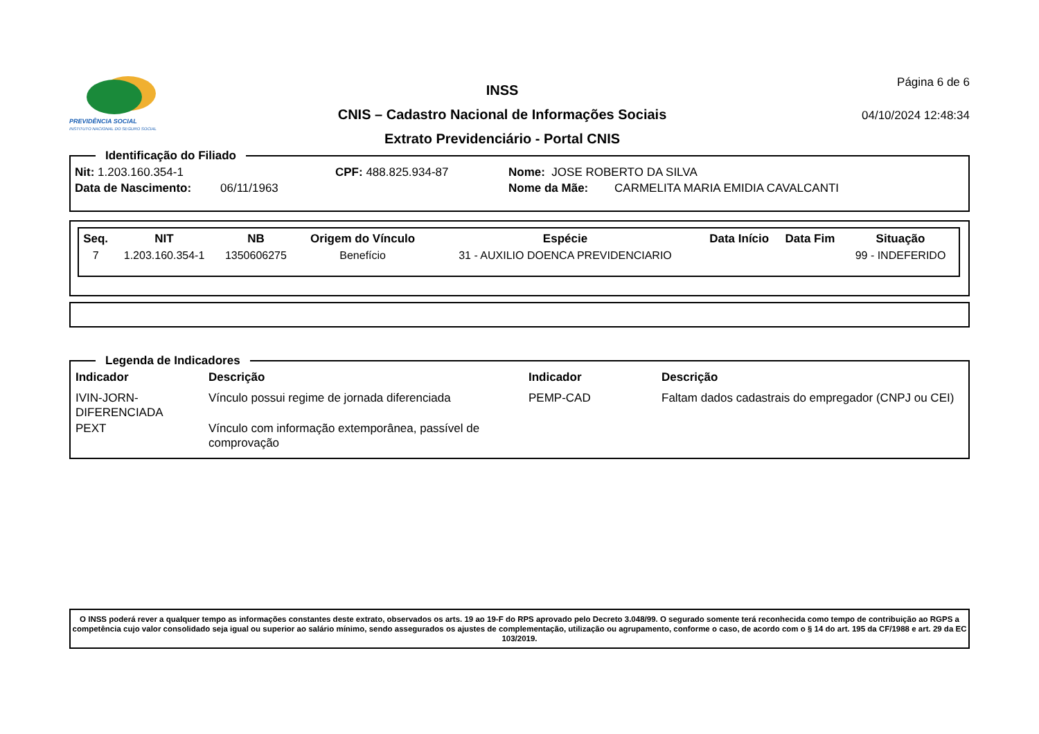PREVIDÊNCIA SOCIAL
INSTITUTO NACIONAL DO SEGURO SOCIAL
INSS
CNIS – Cadastro Nacional de Informações Sociais
Extrato Previdenciário - Portal CNIS
Página 6 de 6
04/10/2024 12:48:34
Identificação do Filiado
Nit: 1.203.160.354-1 CPF: 488.825.934-87 Nome: JOSE ROBERTO DA SILVA
Data de Nascimento: 06/11/1963 Nome da Mãe: CARMELITA MARIA EMIDIA CAVALCANTI
| Seq. | NIT | NB | Origem do Vínculo | Espécie | Data Início | Data Fim | Situação |
| --- | --- | --- | --- | --- | --- | --- | --- |
| 7 | 1.203.160.354-1 | 1350606275 | Benefício | 31 - AUXILIO DOENCA PREVIDENCIARIO | | | 99 - INDEFERIDO |
Legenda de Indicadores
| Indicador | Descrição | Indicador | Descrição |
| --- | --- | --- | --- |
| IVIN-JORN- DIFERENCIADA | Vínculo possui regime de jornada diferenciada | PEMP-CAD | Faltam dados cadastrais do empregador (CNPJ ou CEI) |
| PEXT | Vínculo com informação extemporânea, passível de comprovação | | |
O INSS poderá rever a qualquer tempo as informações constantes deste extrato, observados os arts. 19 ao 19-F do RPS aprovado pelo Decreto 3.048/99. O segurado somente terá reconhecida como tempo de contribuição ao RGPS a competência cujo valor consolidado seja igual ou superior ao salário mínimo, sendo assegurados os ajustes de complementação, utilização ou agrupamento, conforme o caso, de acordo com o § 14 do art. 195 da CF/1988 e art. 29 da EC 103/2019.